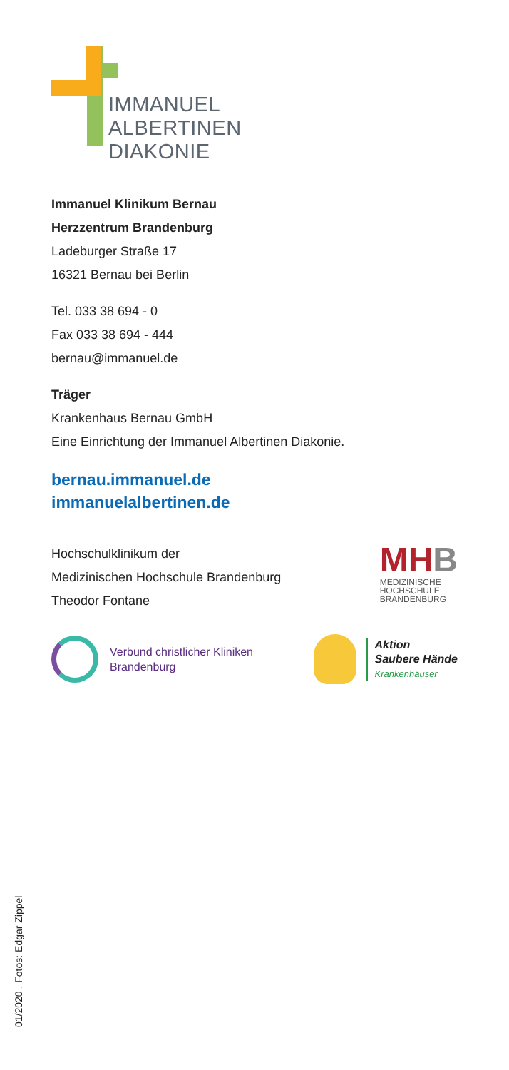IMMANUEL
ALBERTINEN
DIAKONIE
Immanuel Klinikum Bernau
Herzzentrum Brandenburg
Ladeburger Straße 17
16321 Bernau bei Berlin
Tel. 033 38 694 - 0
Fax 033 38 694 - 444
bernau@immanuel.de
Träger
Krankenhaus Bernau GmbH
Eine Einrichtung der Immanuel Albertinen Diakonie.
bernau.immanuel.de
immanuelalbertinen.de
Hochschulklinikum der
Medizinischen Hochschule Brandenburg
Theodor Fontane
MHB
MEDIZINISCHE
HOCHSCHULE
BRANDENBURG
Verbund christlicher Kliniken
Brandenburg
Aktion
Saubere Hände
Krankenhäuser
01/2020 . Fotos: Edgar Zippel